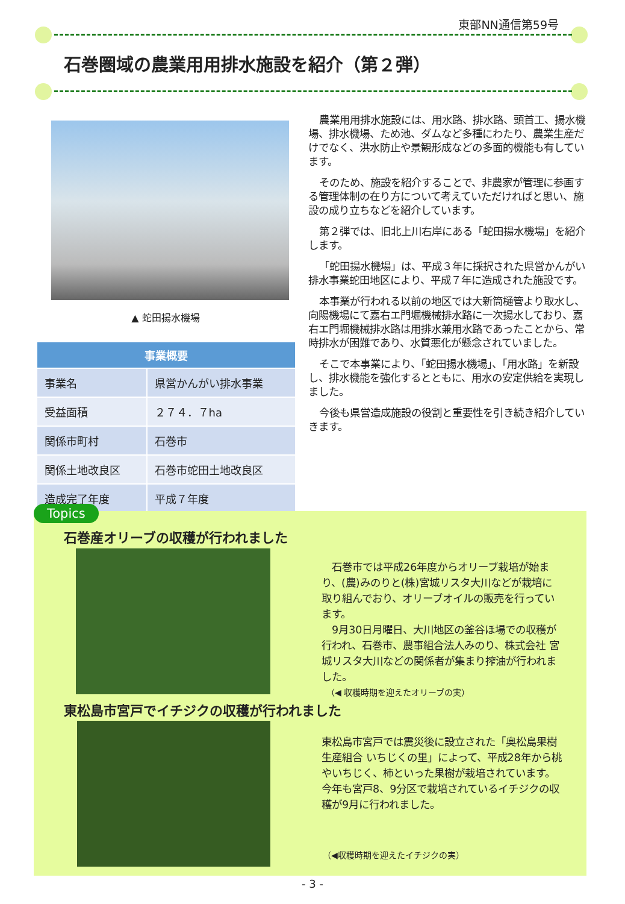東部NN通信第59号
石巻圏域の農業用用排水施設を紹介（第２弾）
▲ 蛇田揚水機場
| 事業概要 | |
| --- | --- |
| 事業名 | 県営かんがい排水事業 |
| 受益面積 | ２７４．７ha |
| 関係市町村 | 石巻市 |
| 関係土地改良区 | 石巻市蛇田土地改良区 |
| 造成完了年度 | 平成７年度 |
農業用用排水施設には、用水路、排水路、頭首工、揚水機場、排水機場、ため池、ダムなど多種にわたり、農業生産だけでなく、洪水防止や景観形成などの多面的機能も有しています。
そのため、施設を紹介することで、非農家が管理に参画する管理体制の在り方について考えていただければと思い、施設の成り立ちなどを紹介しています。
第２弾では、旧北上川右岸にある「蛇田揚水機場」を紹介します。
「蛇田揚水機場」は、平成３年に採択された県営かんがい排水事業蛇田地区により、平成７年に造成された施設です。
本事業が行われる以前の地区では大新筒樋管より取水し、向陽機場にて嘉右エ門堀機械排水路に一次揚水しており、嘉右エ門堀機械排水路は用排水兼用水路であったことから、常時排水が困難であり、水質悪化が懸念されていました。
そこで本事業により、「蛇田揚水機場」、「用水路」を新設し、排水機能を強化するとともに、用水の安定供給を実現しました。
今後も県営造成施設の役割と重要性を引き続き紹介していきます。
Topics
石巻産オリーブの収穫が行われました
　石巻市では平成26年度からオリーブ栽培が始まり、(農)みのりと(株)宮城リスタ大川などが栽培に取り組んでおり、オリーブオイルの販売を行っています。
　9月30日月曜日、大川地区の釜谷ほ場での収穫が行われ、石巻市、農事組合法人みのり、株式会社 宮城リスタ大川などの関係者が集まり搾油が行われました。
（◀ 収穫時期を迎えたオリーブの実）
東松島市宮戸でイチジクの収穫が行われました
東松島市宮戸では震災後に設立された「奥松島果樹生産組合 いちじくの里」によって、平成28年から桃やいちじく、柿といった果樹が栽培されています。
今年も宮戸8、9分区で栽培されているイチジクの収穫が9月に行われました。
（◀収穫時期を迎えたイチジクの実）
- 3 -